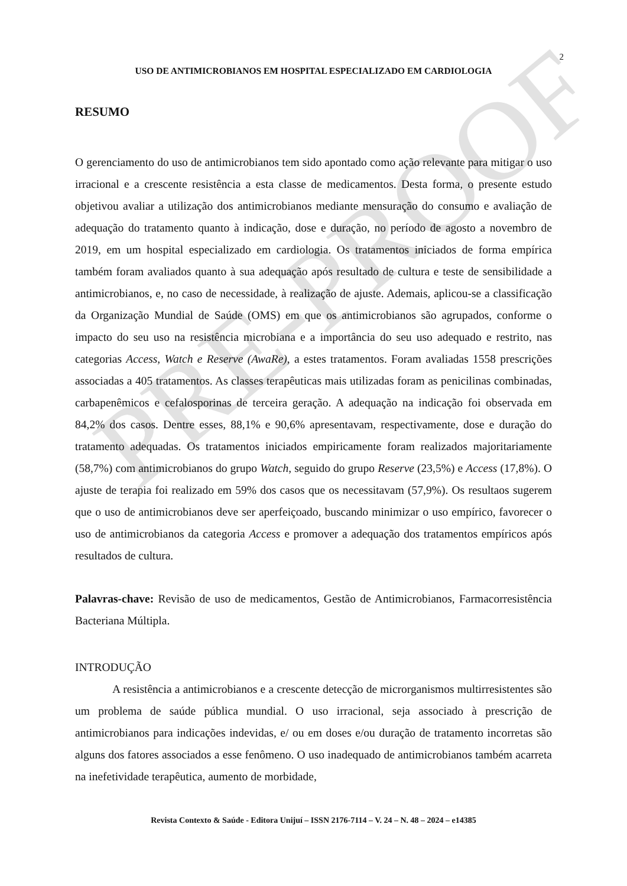PRE-PROOF
2
USO DE ANTIMICROBIANOS EM HOSPITAL ESPECIALIZADO EM CARDIOLOGIA
RESUMO
O gerenciamento do uso de antimicrobianos tem sido apontado como ação relevante para mitigar o uso irracional e a crescente resistência a esta classe de medicamentos. Desta forma, o presente estudo objetivou avaliar a utilização dos antimicrobianos mediante mensuração do consumo e avaliação de adequação do tratamento quanto à indicação, dose e duração, no período de agosto a novembro de 2019, em um hospital especializado em cardiologia. Os tratamentos iniciados de forma empírica também foram avaliados quanto à sua adequação após resultado de cultura e teste de sensibilidade a antimicrobianos, e, no caso de necessidade, à realização de ajuste. Ademais, aplicou-se a classificação da Organização Mundial de Saúde (OMS) em que os antimicrobianos são agrupados, conforme o impacto do seu uso na resistência microbiana e a importância do seu uso adequado e restrito, nas categorias Access, Watch e Reserve (AwaRe), a estes tratamentos. Foram avaliadas 1558 prescrições associadas a 405 tratamentos. As classes terapêuticas mais utilizadas foram as penicilinas combinadas, carbapenêmicos e cefalosporinas de terceira geração. A adequação na indicação foi observada em 84,2% dos casos. Dentre esses, 88,1% e 90,6% apresentavam, respectivamente, dose e duração do tratamento adequadas. Os tratamentos iniciados empiricamente foram realizados majoritariamente (58,7%) com antimicrobianos do grupo Watch, seguido do grupo Reserve (23,5%) e Access (17,8%). O ajuste de terapia foi realizado em 59% dos casos que os necessitavam (57,9%). Os resultaos sugerem que o uso de antimicrobianos deve ser aperfeiçoado, buscando minimizar o uso empírico, favorecer o uso de antimicrobianos da categoria Access e promover a adequação dos tratamentos empíricos após resultados de cultura.
Palavras-chave: Revisão de uso de medicamentos, Gestão de Antimicrobianos, Farmacorresistência Bacteriana Múltipla.
INTRODUÇÃO
A resistência a antimicrobianos e a crescente detecção de microrganismos multirresistentes são um problema de saúde pública mundial. O uso irracional, seja associado à prescrição de antimicrobianos para indicações indevidas, e/ ou em doses e/ou duração de tratamento incorretas são alguns dos fatores associados a esse fenômeno. O uso inadequado de antimicrobianos também acarreta na inefetividade terapêutica, aumento de morbidade,
Revista Contexto & Saúde - Editora Unijuí – ISSN 2176-7114 – V. 24 – N. 48 – 2024 – e14385